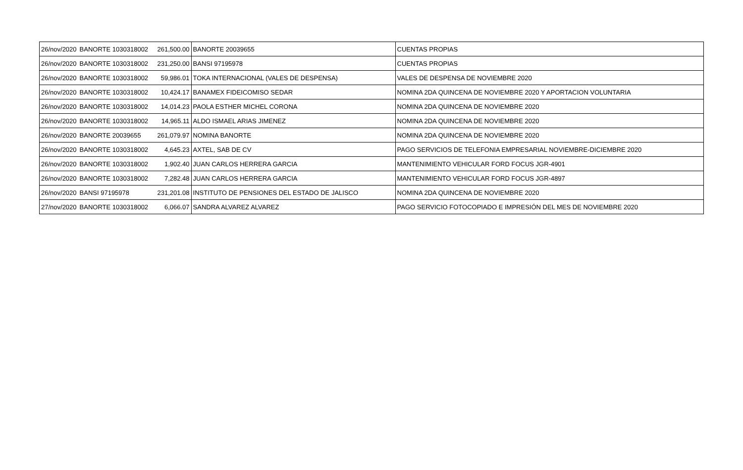| 26/nov/2020 | BANORTE 1030318002 | 261,500.00 | BANORTE 20039655 | CUENTAS PROPIAS |
| 26/nov/2020 | BANORTE 1030318002 | 231,250.00 | BANSI 97195978 | CUENTAS PROPIAS |
| 26/nov/2020 | BANORTE 1030318002 | 59,986.01 | TOKA INTERNACIONAL (VALES DE DESPENSA) | VALES DE DESPENSA DE NOVIEMBRE 2020 |
| 26/nov/2020 | BANORTE 1030318002 | 10,424.17 | BANAMEX FIDEICOMISO SEDAR | NOMINA 2DA QUINCENA DE NOVIEMBRE 2020 Y APORTACION VOLUNTARIA |
| 26/nov/2020 | BANORTE 1030318002 | 14,014.23 | PAOLA ESTHER MICHEL CORONA | NOMINA 2DA QUINCENA DE NOVIEMBRE 2020 |
| 26/nov/2020 | BANORTE 1030318002 | 14,965.11 | ALDO ISMAEL ARIAS JIMENEZ | NOMINA 2DA QUINCENA DE NOVIEMBRE 2020 |
| 26/nov/2020 | BANORTE 20039655 | 261,079.97 | NOMINA BANORTE | NOMINA 2DA QUINCENA DE NOVIEMBRE 2020 |
| 26/nov/2020 | BANORTE 1030318002 | 4,645.23 | AXTEL, SAB DE CV | PAGO SERVICIOS DE TELEFONIA EMPRESARIAL NOVIEMBRE-DICIEMBRE 2020 |
| 26/nov/2020 | BANORTE 1030318002 | 1,902.40 | JUAN CARLOS HERRERA GARCIA | MANTENIMIENTO VEHICULAR FORD FOCUS JGR-4901 |
| 26/nov/2020 | BANORTE 1030318002 | 7,282.48 | JUAN CARLOS HERRERA GARCIA | MANTENIMIENTO VEHICULAR FORD FOCUS JGR-4897 |
| 26/nov/2020 | BANSI 97195978 | 231,201.08 | INSTITUTO DE PENSIONES DEL ESTADO DE JALISCO | NOMINA 2DA QUINCENA DE NOVIEMBRE 2020 |
| 27/nov/2020 | BANORTE 1030318002 | 6,066.07 | SANDRA ALVAREZ ALVAREZ | PAGO SERVICIO FOTOCOPIADO E IMPRESIÓN DEL MES DE NOVIEMBRE 2020 |